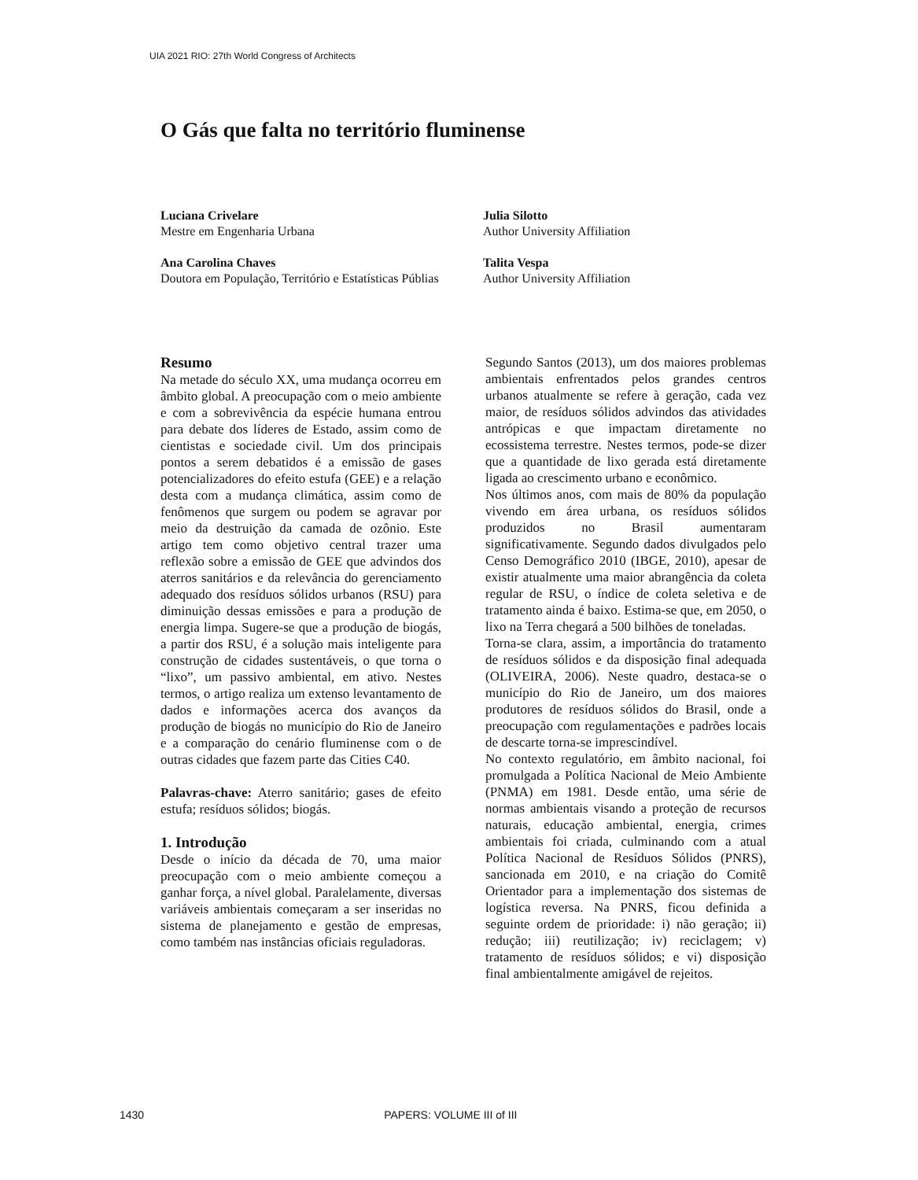UIA 2021 RIO: 27th World Congress of Architects
O Gás que falta no território fluminense
Luciana Crivelare
Mestre em Engenharia Urbana
Julia Silotto
Author University Affiliation
Ana Carolina Chaves
Doutora em População, Território e Estatísticas Públias
Talita Vespa
Author University Affiliation
Resumo
Na metade do século XX, uma mudança ocorreu em âmbito global. A preocupação com o meio ambiente e com a sobrevivência da espécie humana entrou para debate dos líderes de Estado, assim como de cientistas e sociedade civil. Um dos principais pontos a serem debatidos é a emissão de gases potencializadores do efeito estufa (GEE) e a relação desta com a mudança climática, assim como de fenômenos que surgem ou podem se agravar por meio da destruição da camada de ozônio. Este artigo tem como objetivo central trazer uma reflexão sobre a emissão de GEE que advindos dos aterros sanitários e da relevância do gerenciamento adequado dos resíduos sólidos urbanos (RSU) para diminuição dessas emissões e para a produção de energia limpa. Sugere-se que a produção de biogás, a partir dos RSU, é a solução mais inteligente para construção de cidades sustentáveis, o que torna o “lixo”, um passivo ambiental, em ativo. Nestes termos, o artigo realiza um extenso levantamento de dados e informações acerca dos avanços da produção de biogás no município do Rio de Janeiro e a comparação do cenário fluminense com o de outras cidades que fazem parte das Cities C40.
Palavras-chave: Aterro sanitário; gases de efeito estufa; resíduos sólidos; biogás.
1. Introdução
Desde o início da década de 70, uma maior preocupação com o meio ambiente começou a ganhar força, a nível global. Paralelamente, diversas variáveis ambientais começaram a ser inseridas no sistema de planejamento e gestão de empresas, como também nas instâncias oficiais reguladoras.
Segundo Santos (2013), um dos maiores problemas ambientais enfrentados pelos grandes centros urbanos atualmente se refere à geração, cada vez maior, de resíduos sólidos advindos das atividades antrópicas e que impactam diretamente no ecossistema terrestre. Nestes termos, pode-se dizer que a quantidade de lixo gerada está diretamente ligada ao crescimento urbano e econômico.
Nos últimos anos, com mais de 80% da população vivendo em área urbana, os resíduos sólidos produzidos no Brasil aumentaram significativamente. Segundo dados divulgados pelo Censo Demográfico 2010 (IBGE, 2010), apesar de existir atualmente uma maior abrangência da coleta regular de RSU, o índice de coleta seletiva e de tratamento ainda é baixo. Estima-se que, em 2050, o lixo na Terra chegará a 500 bilhões de toneladas.
Torna-se clara, assim, a importância do tratamento de resíduos sólidos e da disposição final adequada (OLIVEIRA, 2006). Neste quadro, destaca-se o município do Rio de Janeiro, um dos maiores produtores de resíduos sólidos do Brasil, onde a preocupação com regulamentações e padrões locais de descarte torna-se imprescindível.
No contexto regulatório, em âmbito nacional, foi promulgada a Política Nacional de Meio Ambiente (PNMA) em 1981. Desde então, uma série de normas ambientais visando a proteção de recursos naturais, educação ambiental, energia, crimes ambientais foi criada, culminando com a atual Política Nacional de Resíduos Sólidos (PNRS), sancionada em 2010, e na criação do Comitê Orientador para a implementação dos sistemas de logística reversa. Na PNRS, ficou definida a seguinte ordem de prioridade: i) não geração; ii) redução; iii) reutilização; iv) reciclagem; v) tratamento de resíduos sólidos; e vi) disposição final ambientalmente amigável de rejeitos.
1430 PAPERS: VOLUME III of III